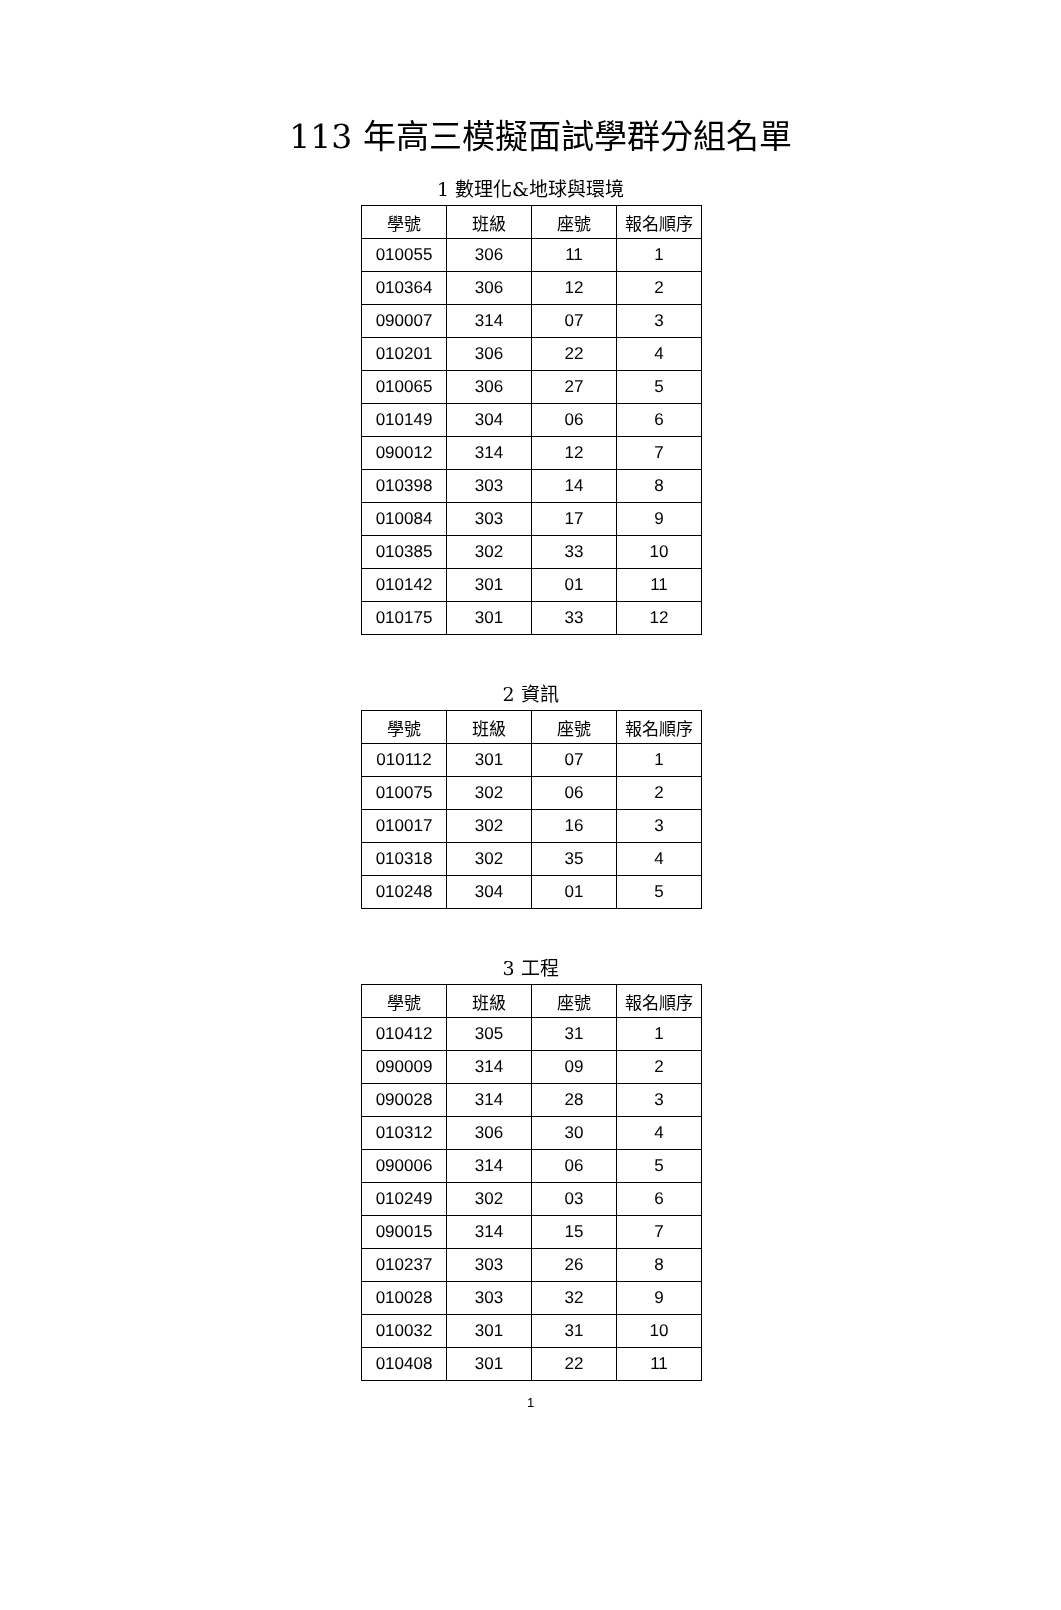113 年高三模擬面試學群分組名單
1 數理化&地球與環境
| 學號 | 班級 | 座號 | 報名順序 |
| --- | --- | --- | --- |
| 010055 | 306 | 11 | 1 |
| 010364 | 306 | 12 | 2 |
| 090007 | 314 | 07 | 3 |
| 010201 | 306 | 22 | 4 |
| 010065 | 306 | 27 | 5 |
| 010149 | 304 | 06 | 6 |
| 090012 | 314 | 12 | 7 |
| 010398 | 303 | 14 | 8 |
| 010084 | 303 | 17 | 9 |
| 010385 | 302 | 33 | 10 |
| 010142 | 301 | 01 | 11 |
| 010175 | 301 | 33 | 12 |
2 資訊
| 學號 | 班級 | 座號 | 報名順序 |
| --- | --- | --- | --- |
| 010112 | 301 | 07 | 1 |
| 010075 | 302 | 06 | 2 |
| 010017 | 302 | 16 | 3 |
| 010318 | 302 | 35 | 4 |
| 010248 | 304 | 01 | 5 |
3 工程
| 學號 | 班級 | 座號 | 報名順序 |
| --- | --- | --- | --- |
| 010412 | 305 | 31 | 1 |
| 090009 | 314 | 09 | 2 |
| 090028 | 314 | 28 | 3 |
| 010312 | 306 | 30 | 4 |
| 090006 | 314 | 06 | 5 |
| 010249 | 302 | 03 | 6 |
| 090015 | 314 | 15 | 7 |
| 010237 | 303 | 26 | 8 |
| 010028 | 303 | 32 | 9 |
| 010032 | 301 | 31 | 10 |
| 010408 | 301 | 22 | 11 |
1